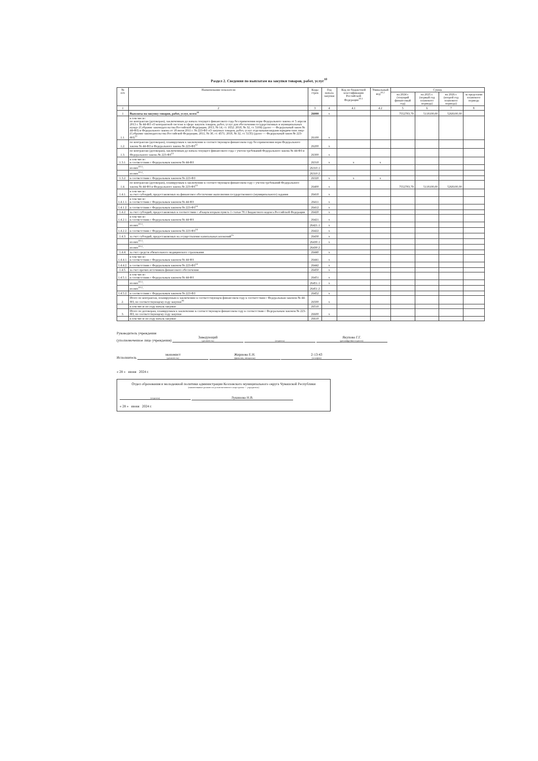Раздел 2. Сведения по выплатам на закупки товаров, работ, услуг<sup>10</sup>
| № п/п | Наименование показателя | Коды строк | Год начала закупки | Код по бюджетной классификации Российской Федерации<sup>10.1</sup> | Уникальный код<sup>10.2</sup> | Сумма | | | |
| --- | --- | --- | --- | --- | --- | --- | --- | --- | --- |
| | | | | | | на 2024 г. (текущий финансовый год) | на 2025 г. (первый год планового периода) | на 2026 г. (второй год планового периода) | за пределами планового периода |
| 1 | 2 | 3 | 4 | 4.1 | 4.2 | 5 | 6 | 7 | 8 |
| 1 | Выплаты на закупку товаров, работ, услуг, всего<sup>11</sup> | 26000 | x | | | 7552783,79 | 5118100,00 | 5268100,00 | |
| 1.1. | в том числе: по контрактам (договорам), заключенным до начала текущего финансового года без применения норм Федерального закона от 5 апреля 2013 г. № 44-ФЗ «О контрактной системе в сфере закупок товаров, работ, услуг для обеспечения государственных и муниципальных нужд» (Собрание законодательства Российской Федерации, 2013, № 14, ст. 1652; 2018, № 32, ст. 5104) (далее — Федеральный закон № 44-ФЗ) и Федерального закона от 18 июля 2011 г. № 223-ФЗ «О закупках товаров, работ, услуг отдельными видами юридических лиц» (Собрание законодательства Российской Федерации, 2011, № 30, ст. 4571; 2018, № 32, ст. 5135) (далее — Федеральный закон № 223-ФЗ)<sup>12</sup> | 26100 | x | | | | | | |
| 1.2. | по контрактам (договорам), планируемым к заключению в соответствующем финансовом году без применения норм Федерального закона № 44-ФЗ и Федерального закона № 223-ФЗ<sup>12</sup> | 26200 | x | | | | | | |
| 1.3. | по контрактам (договорам), заключенным до начала текущего финансового года с учетом требований Федерального закона № 44-ФЗ и Федерального закона № 223-ФЗ<sup>13</sup> | 26300 | x | | | | | | |
| 1.3.1. | в том числе: в соответствии с Федеральным законом № 44-ФЗ | 26310 | x | x | x | | | | |
| | из них<sup>10.1</sup>: | 26310.1 | | | | | | | |
| | из них<sup>10.2</sup>: | 26310.2 | | | | | | | |
| 1.3.2. | в соответствии с Федеральным законом № 223-ФЗ | 26320 | x | x | x | | | | |
| 1.4. | по контрактам (договорам), планируемым к заключению в соответствующем финансовом году с учетом требований Федерального закона № 44-ФЗ и Федерального закона № 223-ФЗ<sup>13</sup> | 26400 | x | | | 7552783,79 | 5118100,00 | 5268100,00 | |
| 1.4.1. | в том числе: за счет субсидий, предоставляемых на финансовое обеспечение выполнения государственного (муниципального) задания | 26410 | x | | | | | | |
| 1.4.1.1. | в том числе: в соответствии с Федеральным законом № 44-ФЗ | 26411 | x | | | | | | |
| 1.4.1.2. | в соответствии с Федеральным законом № 223-ФЗ<sup>14</sup> | 26412 | x | | | | | | |
| 1.4.2. | за счет субсидий, предоставляемых в соответствии с абзацем вторым пункта 1 статьи 78.1 Бюджетного кодекса Российской Федерации | 26420 | x | | | | | | |
| 1.4.2.1. | в том числе: в соответствии с Федеральным законом № 44-ФЗ | 26421 | x | | | | | | |
| | из них<sup>10.1</sup>: | 26421.1 | x | | | | | | |
| 1.4.2.2. | в соответствии с Федеральным законом № 223-ФЗ<sup>14</sup> | 26422 | x | | | | | | |
| 1.4.3. | за счет субсидий, предоставляемых на осуществление капитальных вложений<sup>15</sup> | 26430 | x | | | | | | |
| | из них<sup>10.1</sup>: | 26430.1 | x | | | | | | |
| | из них<sup>10.2</sup>: | 26430.2 | | | | | | | |
| 1.4.4. | за счет средств обязательного медицинского страхования | 26440 | x | | | | | | |
| 1.4.4.1. | в том числе: в соответствии с Федеральным законом № 44-ФЗ | 26441 | x | | | | | | |
| 1.4.4.2. | в соответствии с Федеральным законом № 223-ФЗ<sup>14</sup> | 26442 | x | | | | | | |
| 1.4.5. | за счет прочих источников финансового обеспечения | 26450 | x | | | | | | |
| 1.4.5.1. | в том числе: в соответствии с Федеральным законом № 44-ФЗ | 26451 | x | | | | | | |
| | из них<sup>10.1</sup>: | 26451.1 | x | | | | | | |
| | из них<sup>10.2</sup>: | 26451.2 | | | | | | | |
| 1.4.5.2. | в соответствии с Федеральным законом № 223-ФЗ | 26452 | x | | | | | | |
| 2. | Итого по контрактам, планируемым к заключению в соответствующем финансовом году в соответствии с Федеральным законом № 44-ФЗ, по соответствующему году закупки<sup>16</sup> | 26500 | x | | | | | | |
| | в том числе по году начала закупки: | 26510 | | | | | | | |
| 3. | Итого по договорам, планируемым к заключению в соответствующем финансовом году в соответствии с Федеральным законом № 223-ФЗ, по соответствующему году закупки | 26600 | x | | | | | | |
| | в том числе по году начала закупки: | 26610 | | | | | | | |
Руководитель учреждения
(уполномоченное лицо учреждения) Заведующий (должность) (подпись) Якупова Г.Г. (расшифровка подписи)
Исполнитель экономист (должность) Жирнова Е.Н. (фамилия, инициалы) 2-13-43 (телефон)
« 28 » июня 2024 г.
Отдел образования и молодежной политики администрации Козловского муниципального округа Чувашской Республики
(наименование должности уполномоченного лица органа — учредителя)
(подпись) Лукинова Н.В.
« 28 » июня 2024 г.